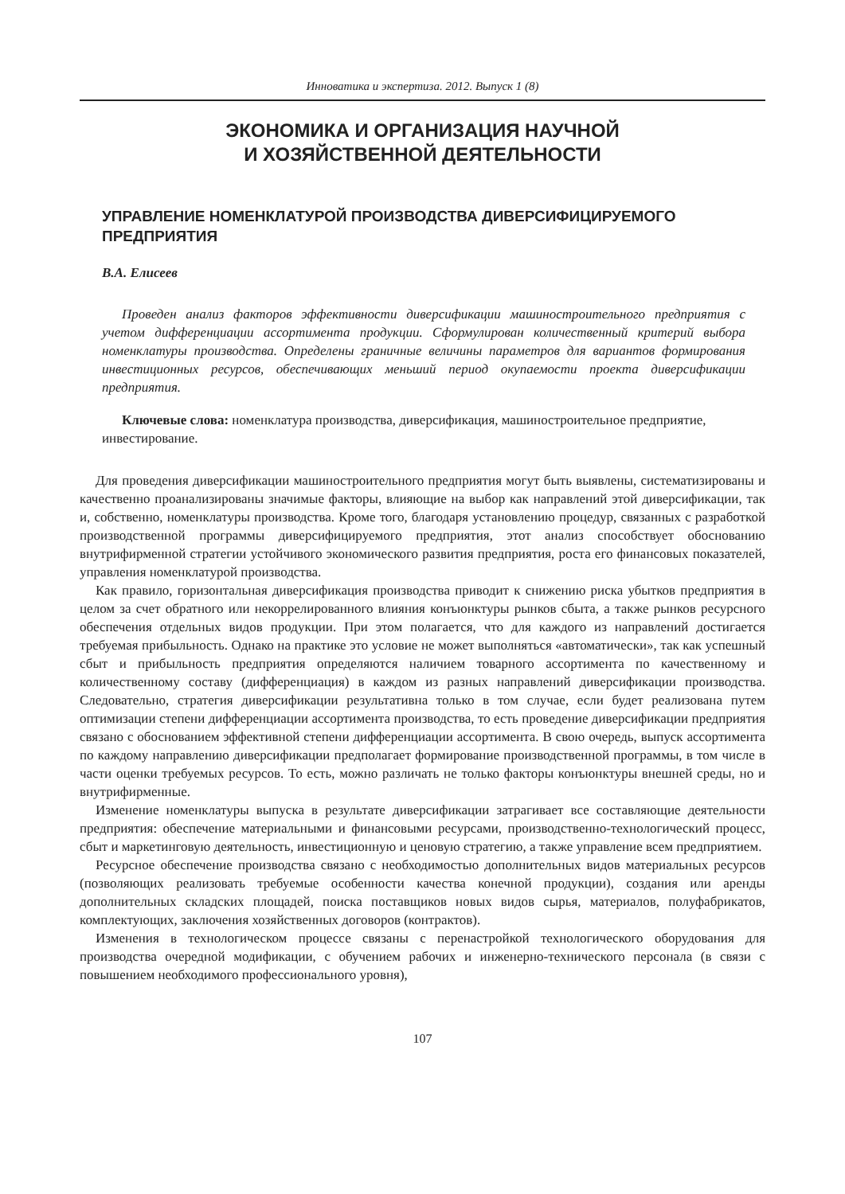Инноватика и экспертиза. 2012. Выпуск 1 (8)
ЭКОНОМИКА И ОРГАНИЗАЦИЯ НАУЧНОЙ
И ХОЗЯЙСТВЕННОЙ ДЕЯТЕЛЬНОСТИ
УПРАВЛЕНИЕ НОМЕНКЛАТУРОЙ ПРОИЗВОДСТВА ДИВЕРСИФИЦИРУЕМОГО ПРЕДПРИЯТИЯ
В.А. Елисеев
Проведен анализ факторов эффективности диверсификации машиностроительного предприятия с учетом дифференциации ассортимента продукции. Сформулирован количественный критерий выбора номенклатуры производства. Определены граничные величины параметров для вариантов формирования инвестиционных ресурсов, обеспечивающих меньший период окупаемости проекта диверсификации предприятия.
Ключевые слова: номенклатура производства, диверсификация, машиностроительное предприятие, инвестирование.
Для проведения диверсификации машиностроительного предприятия могут быть выявлены, систематизированы и качественно проанализированы значимые факторы, влияющие на выбор как направлений этой диверсификации, так и, собственно, номенклатуры производства. Кроме того, благодаря установлению процедур, связанных с разработкой производственной программы диверсифицируемого предприятия, этот анализ способствует обоснованию внутрифирменной стратегии устойчивого экономического развития предприятия, роста его финансовых показателей, управления номенклатурой производства.
Как правило, горизонтальная диверсификация производства приводит к снижению риска убытков предприятия в целом за счет обратного или некоррелированного влияния конъюнктуры рынков сбыта, а также рынков ресурсного обеспечения отдельных видов продукции. При этом полагается, что для каждого из направлений достигается требуемая прибыльность. Однако на практике это условие не может выполняться «автоматически», так как успешный сбыт и прибыльность предприятия определяются наличием товарного ассортимента по качественному и количественному составу (дифференциация) в каждом из разных направлений диверсификации производства. Следовательно, стратегия диверсификации результативна только в том случае, если будет реализована путем оптимизации степени дифференциации ассортимента производства, то есть проведение диверсификации предприятия связано с обоснованием эффективной степени дифференциации ассортимента. В свою очередь, выпуск ассортимента по каждому направлению диверсификации предполагает формирование производственной программы, в том числе в части оценки требуемых ресурсов. То есть, можно различать не только факторы конъюнктуры внешней среды, но и внутрифирменные.
Изменение номенклатуры выпуска в результате диверсификации затрагивает все составляющие деятельности предприятия: обеспечение материальными и финансовыми ресурсами, производственно-технологический процесс, сбыт и маркетинговую деятельность, инвестиционную и ценовую стратегию, а также управление всем предприятием.
Ресурсное обеспечение производства связано с необходимостью дополнительных видов материальных ресурсов (позволяющих реализовать требуемые особенности качества конечной продукции), создания или аренды дополнительных складских площадей, поиска поставщиков новых видов сырья, материалов, полуфабрикатов, комплектующих, заключения хозяйственных договоров (контрактов).
Изменения в технологическом процессе связаны с перенастройкой технологического оборудования для производства очередной модификации, с обучением рабочих и инженерно-технического персонала (в связи с повышением необходимого профессионального уровня),
107